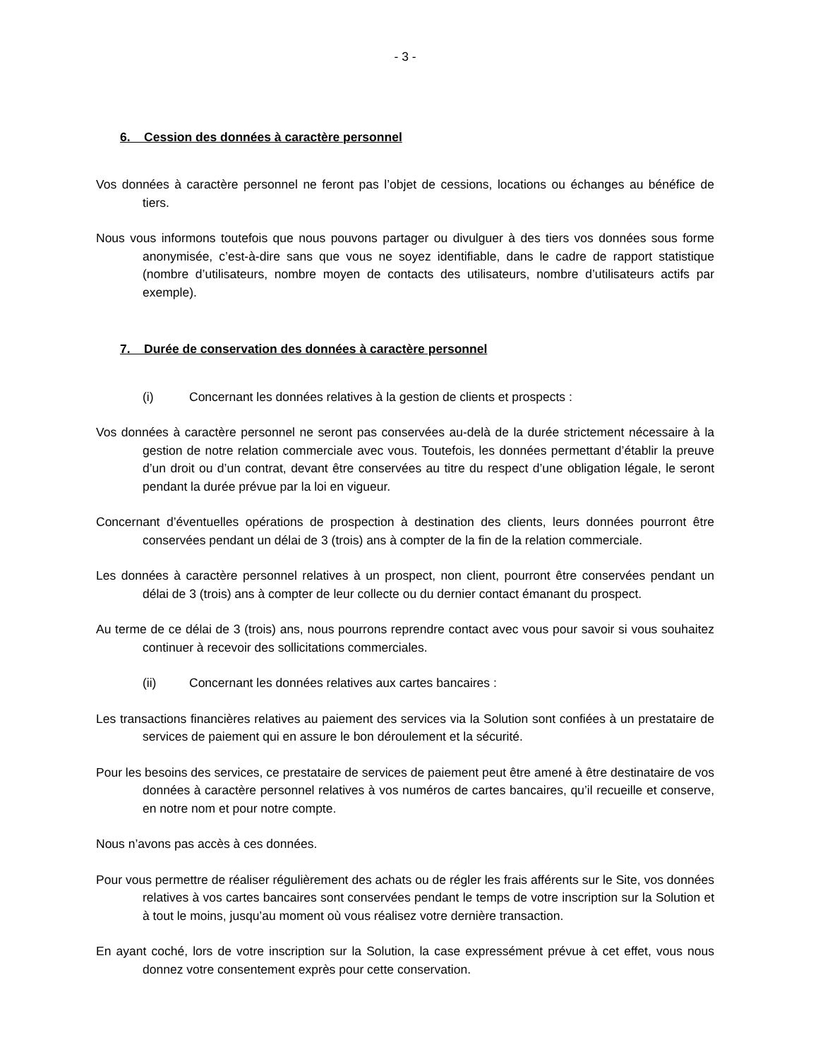- 3 -
6. Cession des données à caractère personnel
Vos données à caractère personnel ne feront pas l’objet de cessions, locations ou échanges au bénéfice de tiers.
Nous vous informons toutefois que nous pouvons partager ou divulguer à des tiers vos données sous forme anonymisée, c’est-à-dire sans que vous ne soyez identifiable, dans le cadre de rapport statistique (nombre d’utilisateurs, nombre moyen de contacts des utilisateurs, nombre d’utilisateurs actifs par exemple).
7. Durée de conservation des données à caractère personnel
(i) Concernant les données relatives à la gestion de clients et prospects :
Vos données à caractère personnel ne seront pas conservées au-delà de la durée strictement nécessaire à la gestion de notre relation commerciale avec vous. Toutefois, les données permettant d’établir la preuve d’un droit ou d’un contrat, devant être conservées au titre du respect d’une obligation légale, le seront pendant la durée prévue par la loi en vigueur.
Concernant d’éventuelles opérations de prospection à destination des clients, leurs données pourront être conservées pendant un délai de 3 (trois) ans à compter de la fin de la relation commerciale.
Les données à caractère personnel relatives à un prospect, non client, pourront être conservées pendant un délai de 3 (trois) ans à compter de leur collecte ou du dernier contact émanant du prospect.
Au terme de ce délai de 3 (trois) ans, nous pourrons reprendre contact avec vous pour savoir si vous souhaitez continuer à recevoir des sollicitations commerciales.
(ii) Concernant les données relatives aux cartes bancaires :
Les transactions financières relatives au paiement des services via la Solution sont confiées à un prestataire de services de paiement qui en assure le bon déroulement et la sécurité.
Pour les besoins des services, ce prestataire de services de paiement peut être amené à être destinataire de vos données à caractère personnel relatives à vos numéros de cartes bancaires, qu’il recueille et conserve, en notre nom et pour notre compte.
Nous n’avons pas accès à ces données.
Pour vous permettre de réaliser régulièrement des achats ou de régler les frais afférents sur le Site, vos données relatives à vos cartes bancaires sont conservées pendant le temps de votre inscription sur la Solution et à tout le moins, jusqu’au moment où vous réalisez votre dernière transaction.
En ayant coché, lors de votre inscription sur la Solution, la case expressément prévue à cet effet, vous nous donnez votre consentement exprès pour cette conservation.